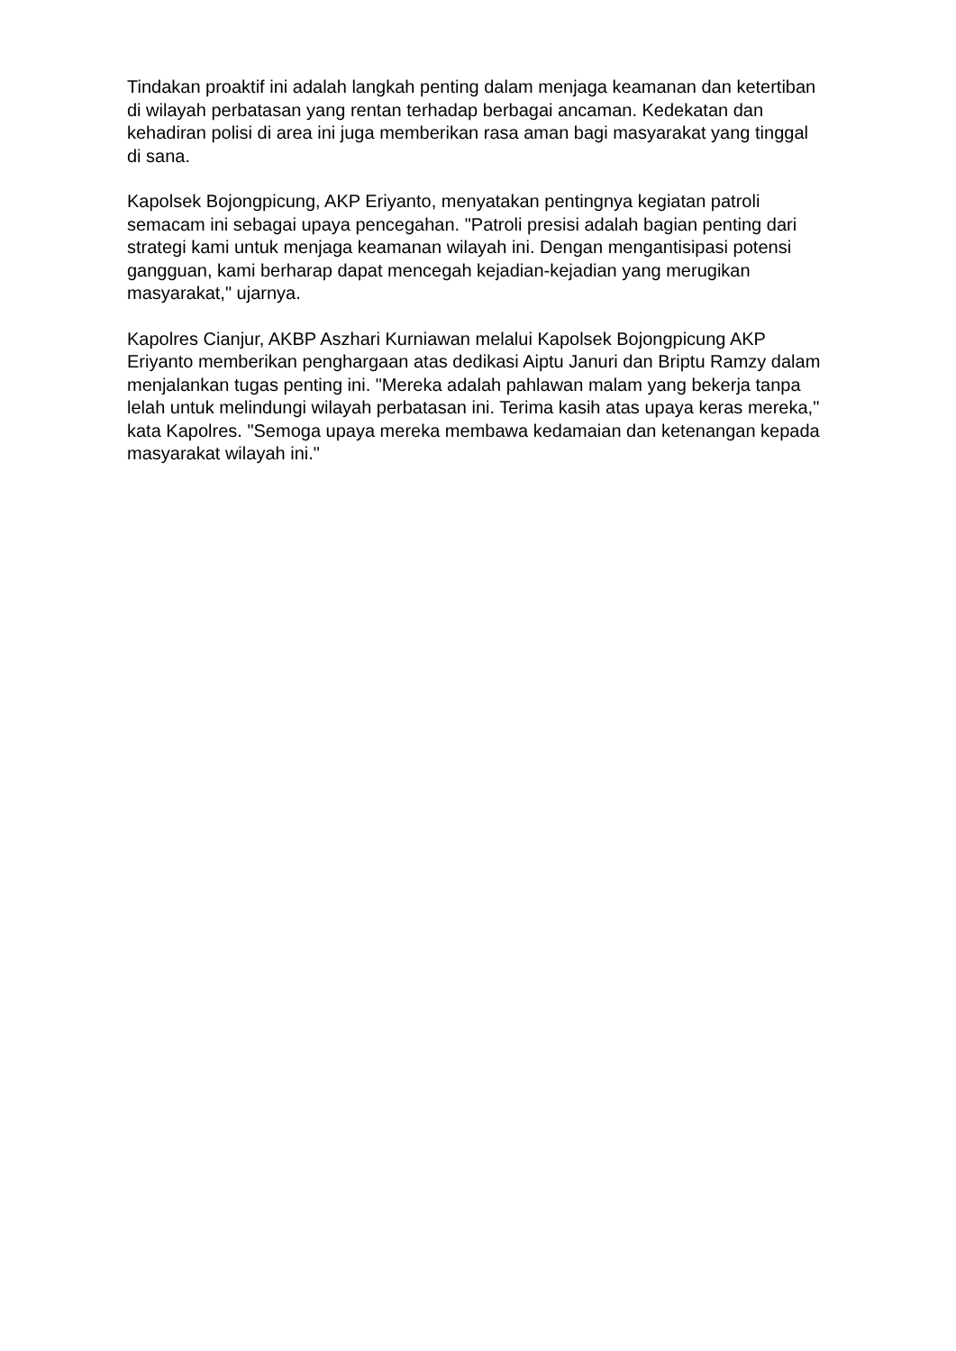Tindakan proaktif ini adalah langkah penting dalam menjaga keamanan dan ketertiban di wilayah perbatasan yang rentan terhadap berbagai ancaman. Kedekatan dan kehadiran polisi di area ini juga memberikan rasa aman bagi masyarakat yang tinggal di sana.
Kapolsek Bojongpicung, AKP Eriyanto, menyatakan pentingnya kegiatan patroli semacam ini sebagai upaya pencegahan. "Patroli presisi adalah bagian penting dari strategi kami untuk menjaga keamanan wilayah ini. Dengan mengantisipasi potensi gangguan, kami berharap dapat mencegah kejadian-kejadian yang merugikan masyarakat," ujarnya.
Kapolres Cianjur, AKBP Aszhari Kurniawan melalui Kapolsek Bojongpicung AKP Eriyanto memberikan penghargaan atas dedikasi Aiptu Januri dan Briptu Ramzy dalam menjalankan tugas penting ini. "Mereka adalah pahlawan malam yang bekerja tanpa lelah untuk melindungi wilayah perbatasan ini. Terima kasih atas upaya keras mereka," kata Kapolres. "Semoga upaya mereka membawa kedamaian dan ketenangan kepada masyarakat wilayah ini."